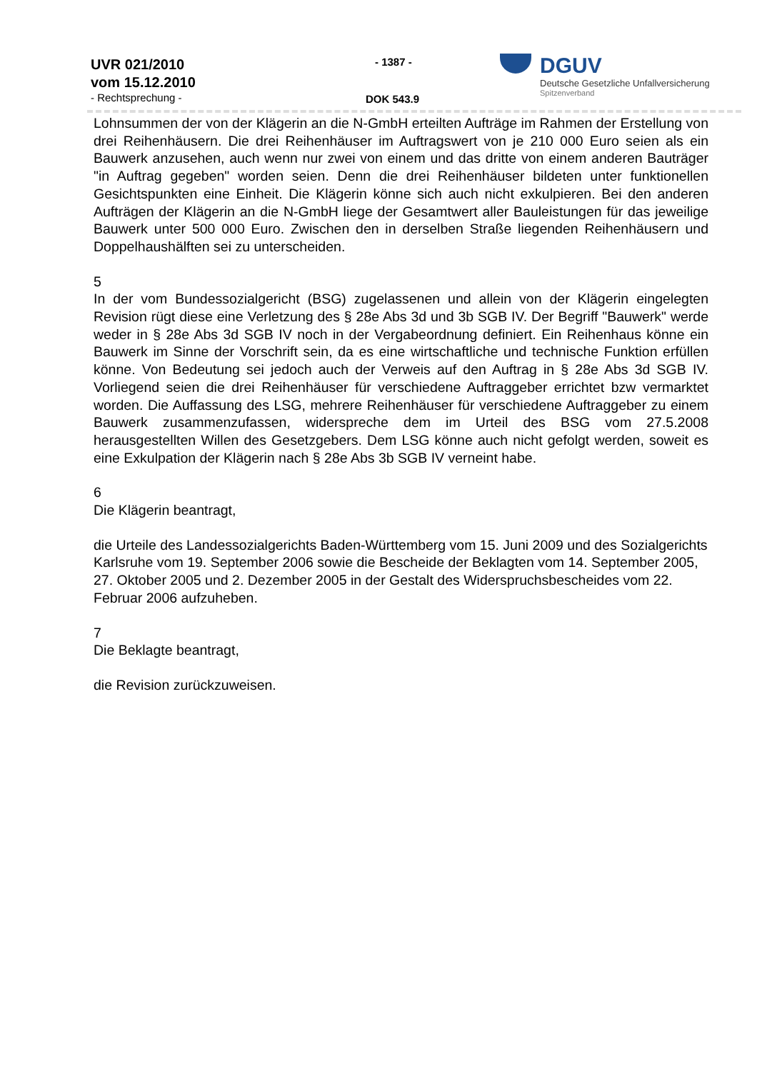UVR 021/2010
vom 15.12.2010
- Rechtsprechung -
- 1387 -
DOK 543.9
DGUV
Deutsche Gesetzliche Unfallversicherung
Spitzenverband
Lohnsummen der von der Klägerin an die N-GmbH erteilten Aufträge im Rahmen der Erstellung von drei Reihenhäusern. Die drei Reihenhäuser im Auftragswert von je 210 000 Euro seien als ein Bauwerk anzusehen, auch wenn nur zwei von einem und das dritte von einem anderen Bauträger "in Auftrag gegeben" worden seien. Denn die drei Reihenhäuser bildeten unter funktionellen Gesichtspunkten eine Einheit. Die Klägerin könne sich auch nicht exkulpieren. Bei den anderen Aufträgen der Klägerin an die N-GmbH liege der Gesamtwert aller Bauleistungen für das jeweilige Bauwerk unter 500 000 Euro. Zwischen den in derselben Straße liegenden Reihenhäusern und Doppelhaushälften sei zu unterscheiden.
5
In der vom Bundessozialgericht (BSG) zugelassenen und allein von der Klägerin eingelegten Revision rügt diese eine Verletzung des § 28e Abs 3d und 3b SGB IV. Der Begriff "Bauwerk" werde weder in § 28e Abs 3d SGB IV noch in der Vergabeordnung definiert. Ein Reihenhaus könne ein Bauwerk im Sinne der Vorschrift sein, da es eine wirtschaftliche und technische Funktion erfüllen könne. Von Bedeutung sei jedoch auch der Verweis auf den Auftrag in § 28e Abs 3d SGB IV. Vorliegend seien die drei Reihenhäuser für verschiedene Auftraggeber errichtet bzw vermarktet worden. Die Auffassung des LSG, mehrere Reihenhäuser für verschiedene Auftraggeber zu einem Bauwerk zusammenzufassen, widerspreche dem im Urteil des BSG vom 27.5.2008 herausgestellten Willen des Gesetzgebers. Dem LSG könne auch nicht gefolgt werden, soweit es eine Exkulpation der Klägerin nach § 28e Abs 3b SGB IV verneint habe.
6
Die Klägerin beantragt,
die Urteile des Landessozialgerichts Baden-Württemberg vom 15. Juni 2009 und des Sozialgerichts Karlsruhe vom 19. September 2006 sowie die Bescheide der Beklagten vom 14. September 2005, 27. Oktober 2005 und 2. Dezember 2005 in der Gestalt des Widerspruchsbescheides vom 22. Februar 2006 aufzuheben.
7
Die Beklagte beantragt,
die Revision zurückzuweisen.